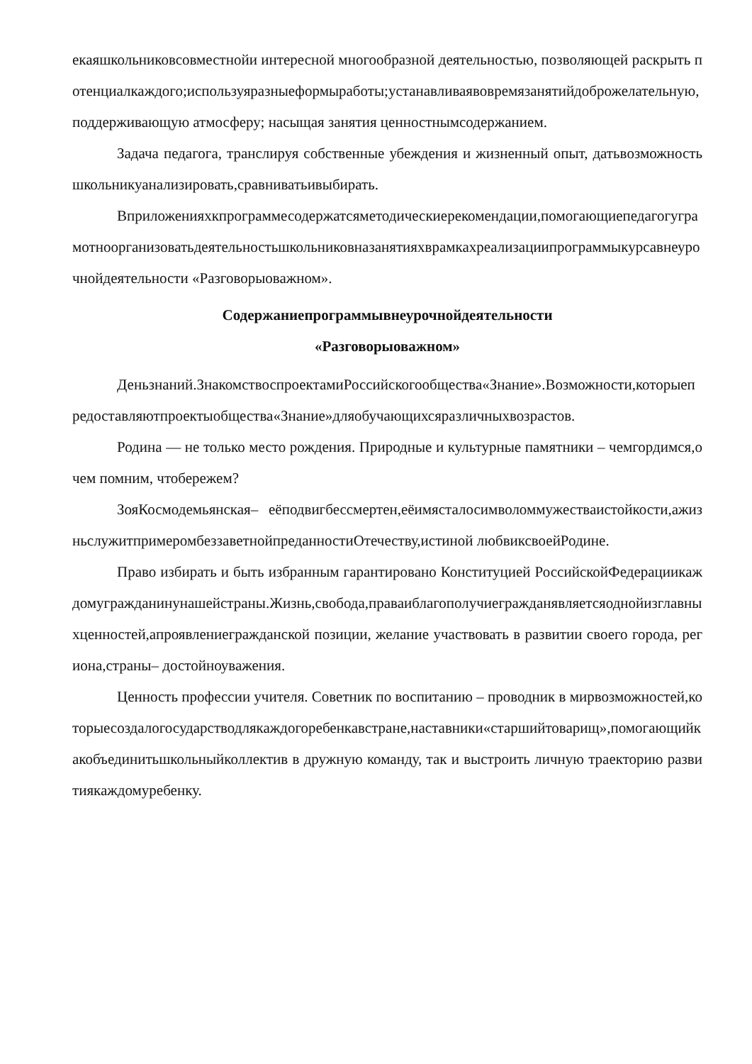екаяшкольниковсовместнойи интересной многообразной деятельностью, позволяющей раскрыть потенциалкаждого;используяразныеформыработы;устанавливаявовремязанятийдоброжелательную, поддерживающую атмосферу; насыщая занятия ценностнымсодержанием.
Задача педагога, транслируя собственные убеждения и жизненный опыт, датьвозможностьшкольникуанализировать,сравниватьивыбирать.
Вприложенияхкпрограммесодержатсяметодическиерекомендации,помогающиепедагогуграмотноорганизоватьдеятельностьшкольниковназанятияхврамкахреализациипрограммыкурсавнеурочнойдеятельности «Разговорыоважном».
Содержаниепрограммывнеурочнойдеятельности
«Разговорыоважном»
Деньзнаний.ЗнакомствоспроектамиРоссийскогообщества«Знание».Возможности,которыепредоставляютпроектыобщества«Знание»дляобучающихсяразличныхвозрастов.
Родина — не только место рождения. Природные и культурные памятники – чемгордимся,очем помним, чтобережем?
ЗояКосмодемьянская– еёподвигбессмертен,еёимясталосимволоммужестваистойкости,ажизньслужитпримеромбеззаветнойпреданностиОтечеству,истиной любвиксвоейРодине.
Право избирать и быть избранным гарантировано Конституцией РоссийскойФедерациикаждомугражданинунашейстраны.Жизнь,свобода,праваиблагополучиегражданявляетсяоднойизглавныхценностей,апроявлениегражданской позиции, желание участвовать в развитии своего города, региона,страны– достойноуважения.
Ценность профессии учителя. Советник по воспитанию – проводник в мирвозможностей,которыесоздалогосударстводлякаждогоребенкавстране,наставники«старшийтоварищ»,помогающийкакобъединитьшкольныйколлектив в дружную команду, так и выстроить личную траекторию развитиякаждомуребенку.